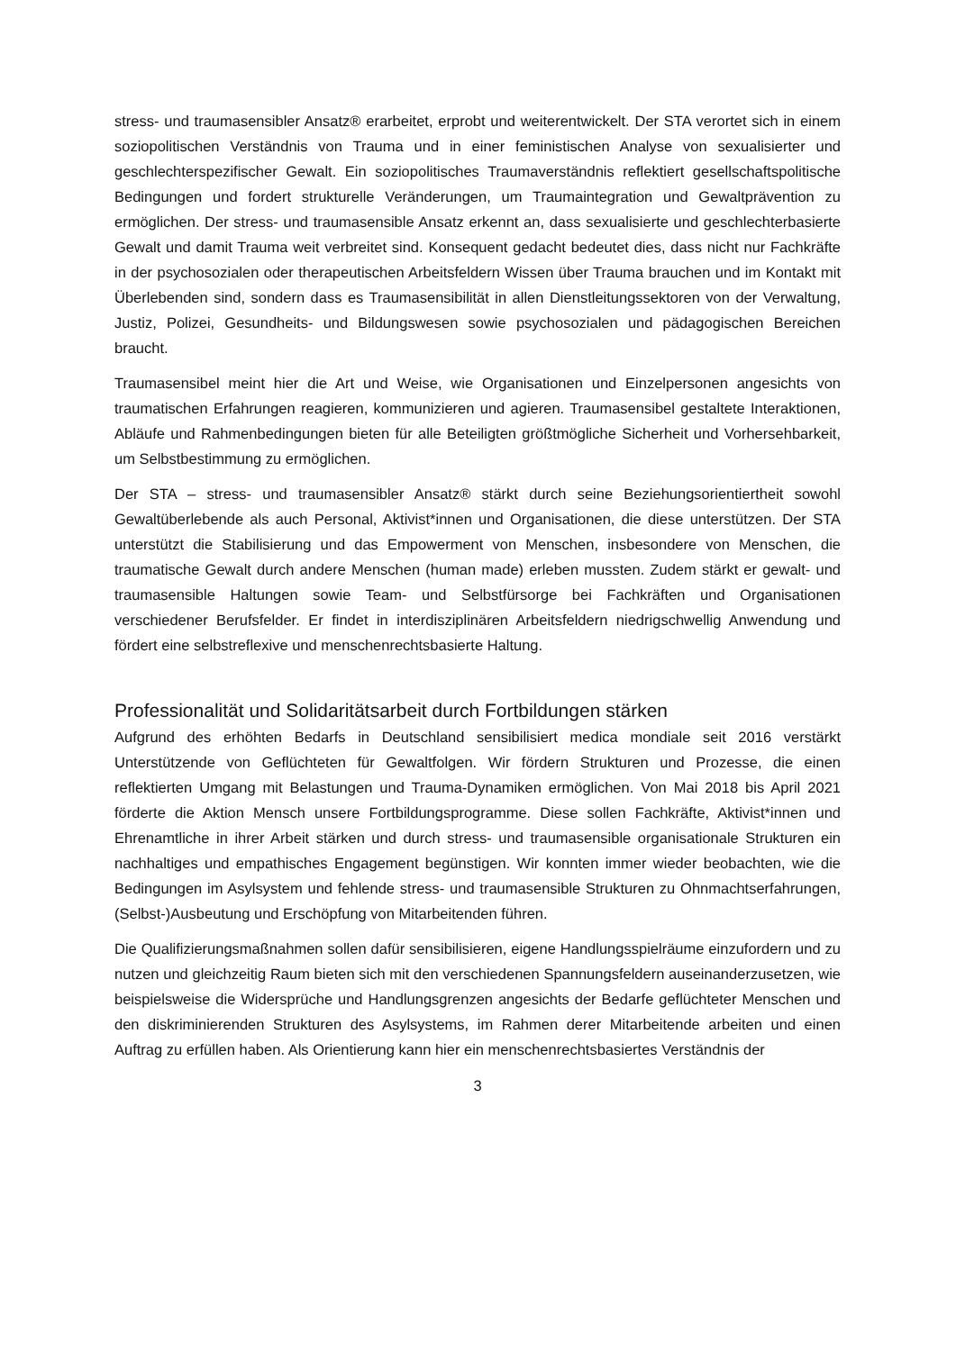stress- und traumasensibler Ansatz® erarbeitet, erprobt und weiterentwickelt. Der STA verortet sich in einem soziopolitischen Verständnis von Trauma und in einer feministischen Analyse von sexualisierter und geschlechterspezifischer Gewalt. Ein soziopolitisches Traumaverständnis reflektiert gesellschaftspolitische Bedingungen und fordert strukturelle Veränderungen, um Traumaintegration und Gewaltprävention zu ermöglichen. Der stress- und traumasensible Ansatz erkennt an, dass sexualisierte und geschlechterbasierte Gewalt und damit Trauma weit verbreitet sind. Konsequent gedacht bedeutet dies, dass nicht nur Fachkräfte in der psychosozialen oder therapeutischen Arbeitsfeldern Wissen über Trauma brauchen und im Kontakt mit Überlebenden sind, sondern dass es Traumasensibilität in allen Dienstleitungssektoren von der Verwaltung, Justiz, Polizei, Gesundheits- und Bildungswesen sowie psychosozialen und pädagogischen Bereichen braucht.
Traumasensibel meint hier die Art und Weise, wie Organisationen und Einzelpersonen angesichts von traumatischen Erfahrungen reagieren, kommunizieren und agieren. Traumasensibel gestaltete Interaktionen, Abläufe und Rahmenbedingungen bieten für alle Beteiligten größtmögliche Sicherheit und Vorhersehbarkeit, um Selbstbestimmung zu ermöglichen.
Der STA – stress- und traumasensibler Ansatz® stärkt durch seine Beziehungsorientiertheit sowohl Gewaltüberlebende als auch Personal, Aktivist*innen und Organisationen, die diese unterstützen. Der STA unterstützt die Stabilisierung und das Empowerment von Menschen, insbesondere von Menschen, die traumatische Gewalt durch andere Menschen (human made) erleben mussten. Zudem stärkt er gewalt- und traumasensible Haltungen sowie Team- und Selbstfürsorge bei Fachkräften und Organisationen verschiedener Berufsfelder. Er findet in interdisziplinären Arbeitsfeldern niedrigschwellig Anwendung und fördert eine selbstreflexive und menschenrechtsbasierte Haltung.
Professionalität und Solidaritätsarbeit durch Fortbildungen stärken
Aufgrund des erhöhten Bedarfs in Deutschland sensibilisiert medica mondiale seit 2016 verstärkt Unterstützende von Geflüchteten für Gewaltfolgen. Wir fördern Strukturen und Prozesse, die einen reflektierten Umgang mit Belastungen und Trauma-Dynamiken ermöglichen. Von Mai 2018 bis April 2021 förderte die Aktion Mensch unsere Fortbildungsprogramme. Diese sollen Fachkräfte, Aktivist*innen und Ehrenamtliche in ihrer Arbeit stärken und durch stress- und traumasensible organisationale Strukturen ein nachhaltiges und empathisches Engagement begünstigen. Wir konnten immer wieder beobachten, wie die Bedingungen im Asylsystem und fehlende stress- und traumasensible Strukturen zu Ohnmachtserfahrungen, (Selbst-)Ausbeutung und Erschöpfung von Mitarbeitenden führen.
Die Qualifizierungsmaßnahmen sollen dafür sensibilisieren, eigene Handlungsspielräume einzufordern und zu nutzen und gleichzeitig Raum bieten sich mit den verschiedenen Spannungsfeldern auseinanderzusetzen, wie beispielsweise die Widersprüche und Handlungsgrenzen angesichts der Bedarfe geflüchteter Menschen und den diskriminierenden Strukturen des Asylsystems, im Rahmen derer Mitarbeitende arbeiten und einen Auftrag zu erfüllen haben. Als Orientierung kann hier ein menschenrechtsbasiertes Verständnis der
3